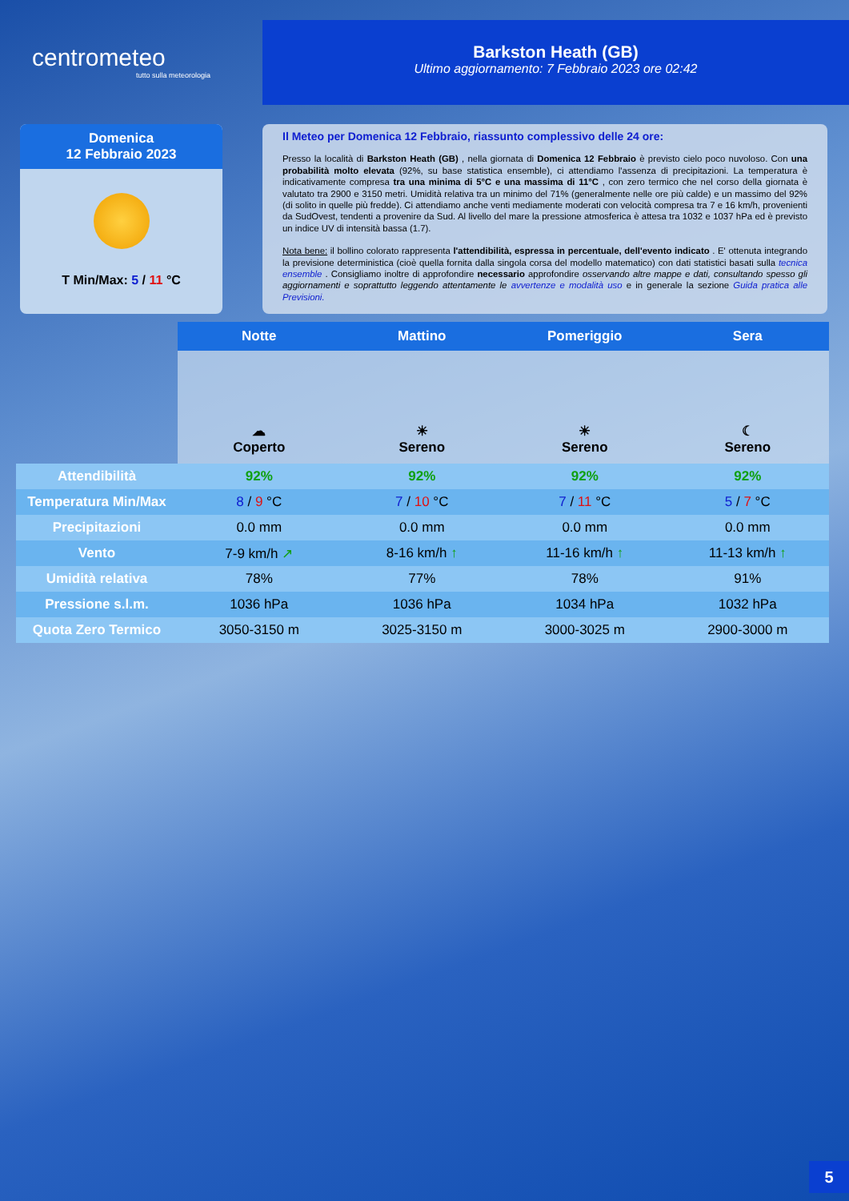centrometeo
tutto sulla meteorologia
Barkston Heath (GB)
Ultimo aggiornamento: 7 Febbraio 2023 ore 02:42
Domenica
12 Febbraio 2023
T Min/Max: 5 / 11 °C
Il Meteo per Domenica 12 Febbraio, riassunto complessivo delle 24 ore:
Presso la località di Barkston Heath (GB) , nella giornata di Domenica 12 Febbraio è previsto cielo poco nuvoloso. Con una probabilità molto elevata (92%, su base statistica ensemble), ci attendiamo l'assenza di precipitazioni. La temperatura è indicativamente compresa tra una minima di 5°C e una massima di 11°C , con zero termico che nel corso della giornata è valutato tra 2900 e 3150 metri. Umidità relativa tra un minimo del 71% (generalmente nelle ore più calde) e un massimo del 92% (di solito in quelle più fredde). Ci attendiamo anche venti mediamente moderati con velocità compresa tra 7 e 16 km/h, provenienti da SudOvest, tendenti a provenire da Sud. Al livello del mare la pressione atmosferica è attesa tra 1032 e 1037 hPa ed è previsto un indice UV di intensità bassa (1.7).
Nota bene: il bollino colorato rappresenta l'attendibilità, espressa in percentuale, dell'evento indicato . E' ottenuta integrando la previsione deterministica (cioè quella fornita dalla singola corsa del modello matematico) con dati statistici basati sulla tecnica ensemble . Consigliamo inoltre di approfondire necessario approfondire osservando altre mappe e dati, consultando spesso gli aggiornamenti e soprattutto leggendo attentamente le avvertenze e modalità uso e in generale la sezione Guida pratica alle Previsioni.
| | Notte | Mattino | Pomeriggio | Sera |
| --- | --- | --- | --- | --- |
| | ☁ Coperto | ☀ Sereno | ☀ Sereno | ☾ Sereno |
| Attendibilità | 92% | 92% | 92% | 92% |
| Temperatura Min/Max | 8 / 9 °C | 7 / 10 °C | 7 / 11 °C | 5 / 7 °C |
| Precipitazioni | 0.0 mm | 0.0 mm | 0.0 mm | 0.0 mm |
| Vento | 7-9 km/h ↗ | 8-16 km/h ↑ | 11-16 km/h ↑ | 11-13 km/h ↑ |
| Umidità relativa | 78% | 77% | 78% | 91% |
| Pressione s.l.m. | 1036 hPa | 1036 hPa | 1034 hPa | 1032 hPa |
| Quota Zero Termico | 3050-3150 m | 3025-3150 m | 3000-3025 m | 2900-3000 m |
5